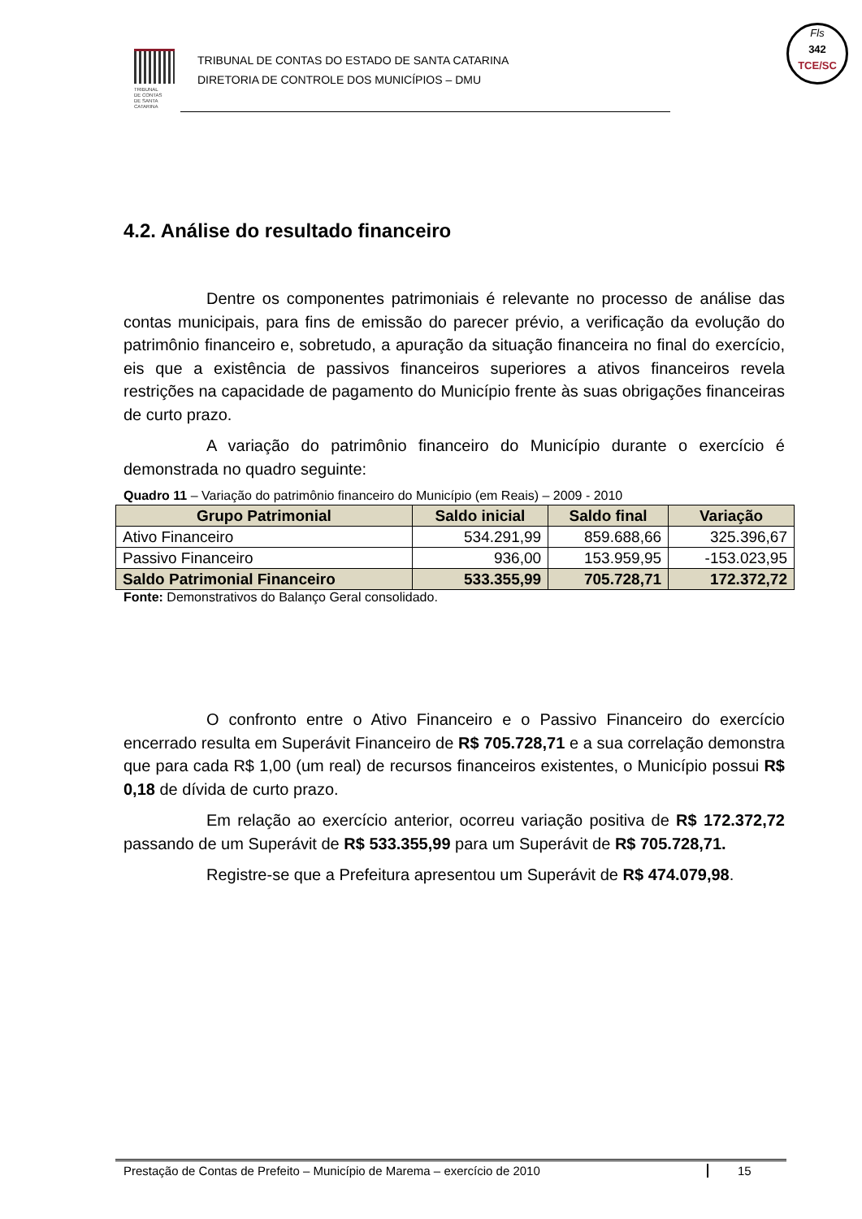TRIBUNAL
DE CONTAS
DE SANTA
CATARINA
TRIBUNAL DE CONTAS DO ESTADO DE SANTA CATARINA
DIRETORIA DE CONTROLE DOS MUNICÍPIOS – DMU
Fls
342
TCE/SC
4.2. Análise do resultado financeiro
Dentre os componentes patrimoniais é relevante no processo de análise das contas municipais, para fins de emissão do parecer prévio, a verificação da evolução do patrimônio financeiro e, sobretudo, a apuração da situação financeira no final do exercício, eis que a existência de passivos financeiros superiores a ativos financeiros revela restrições na capacidade de pagamento do Município frente às suas obrigações financeiras de curto prazo.
A variação do patrimônio financeiro do Município durante o exercício é demonstrada no quadro seguinte:
Quadro 11 – Variação do patrimônio financeiro do Município (em Reais) – 2009 - 2010
| Grupo Patrimonial | Saldo inicial | Saldo final | Variação |
| --- | --- | --- | --- |
| Ativo Financeiro | 534.291,99 | 859.688,66 | 325.396,67 |
| Passivo Financeiro | 936,00 | 153.959,95 | -153.023,95 |
| Saldo Patrimonial Financeiro | 533.355,99 | 705.728,71 | 172.372,72 |
Fonte: Demonstrativos do Balanço Geral consolidado.
O confronto entre o Ativo Financeiro e o Passivo Financeiro do exercício encerrado resulta em Superávit Financeiro de R$ 705.728,71 e a sua correlação demonstra que para cada R$ 1,00 (um real) de recursos financeiros existentes, o Município possui R$ 0,18 de dívida de curto prazo.
Em relação ao exercício anterior, ocorreu variação positiva de R$ 172.372,72 passando de um Superávit de R$ 533.355,99 para um Superávit de R$ 705.728,71.
Registre-se que a Prefeitura apresentou um Superávit de R$ 474.079,98.
Prestação de Contas de Prefeito – Município de Marema – exercício de 2010 15